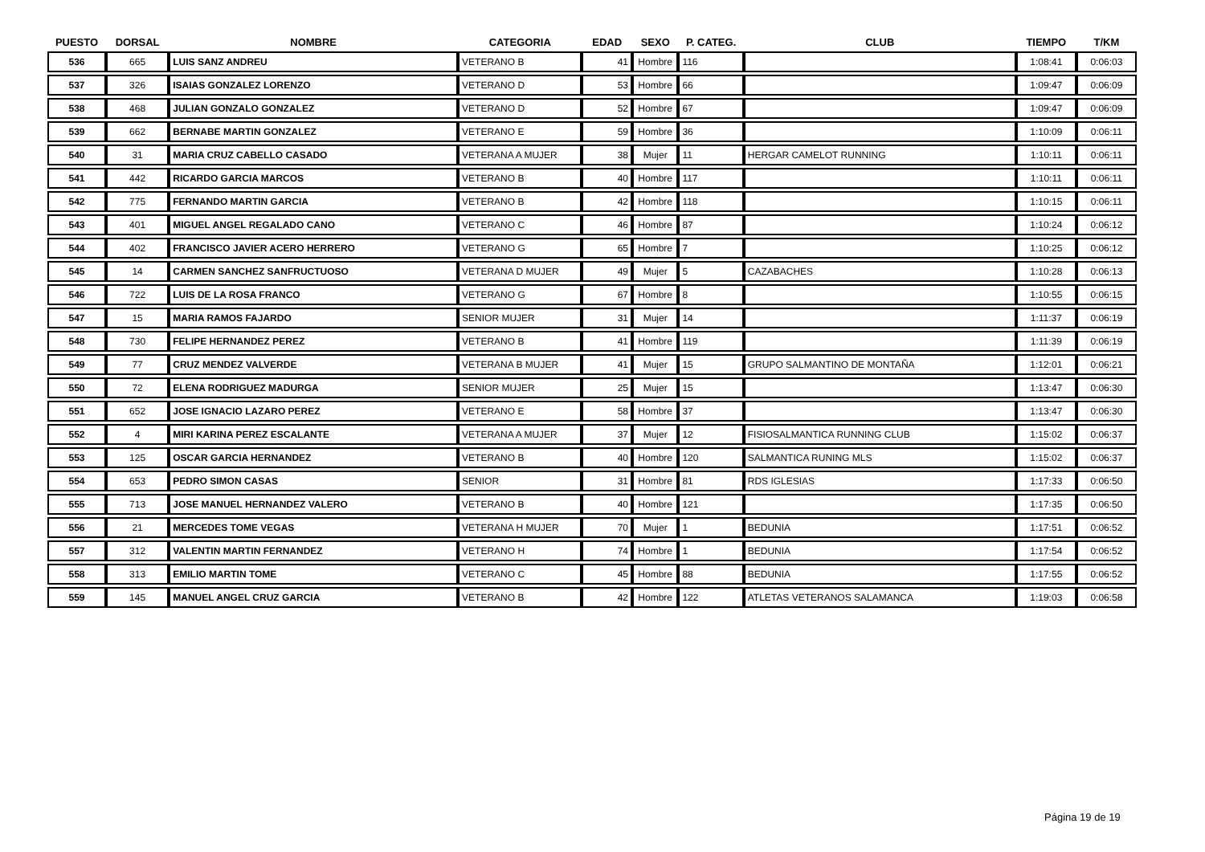| PUESTO | DORSAL | NOMBRE | CATEGORIA | EDAD | SEXO | P. CATEG. | CLUB | TIEMPO | T/KM |
| --- | --- | --- | --- | --- | --- | --- | --- | --- | --- |
| 536 | 665 | LUIS SANZ ANDREU | VETERANO B | 41 | Hombre | 116 | | 1:08:41 | 0:06:03 |
| 537 | 326 | ISAIAS GONZALEZ LORENZO | VETERANO D | 53 | Hombre | 66 | | 1:09:47 | 0:06:09 |
| 538 | 468 | JULIAN GONZALO GONZALEZ | VETERANO D | 52 | Hombre | 67 | | 1:09:47 | 0:06:09 |
| 539 | 662 | BERNABE MARTIN GONZALEZ | VETERANO E | 59 | Hombre | 36 | | 1:10:09 | 0:06:11 |
| 540 | 31 | MARIA CRUZ CABELLO CASADO | VETERANA A MUJER | 38 | Mujer | 11 | HERGAR CAMELOT RUNNING | 1:10:11 | 0:06:11 |
| 541 | 442 | RICARDO GARCIA MARCOS | VETERANO B | 40 | Hombre | 117 | | 1:10:11 | 0:06:11 |
| 542 | 775 | FERNANDO MARTIN GARCIA | VETERANO B | 42 | Hombre | 118 | | 1:10:15 | 0:06:11 |
| 543 | 401 | MIGUEL ANGEL REGALADO CANO | VETERANO C | 46 | Hombre | 87 | | 1:10:24 | 0:06:12 |
| 544 | 402 | FRANCISCO JAVIER ACERO HERRERO | VETERANO G | 65 | Hombre | 7 | | 1:10:25 | 0:06:12 |
| 545 | 14 | CARMEN SANCHEZ SANFRUCTUOSO | VETERANA D MUJER | 49 | Mujer | 5 | CAZABACHES | 1:10:28 | 0:06:13 |
| 546 | 722 | LUIS DE LA ROSA FRANCO | VETERANO G | 67 | Hombre | 8 | | 1:10:55 | 0:06:15 |
| 547 | 15 | MARIA RAMOS FAJARDO | SENIOR MUJER | 31 | Mujer | 14 | | 1:11:37 | 0:06:19 |
| 548 | 730 | FELIPE HERNANDEZ PEREZ | VETERANO B | 41 | Hombre | 119 | | 1:11:39 | 0:06:19 |
| 549 | 77 | CRUZ MENDEZ VALVERDE | VETERANA B MUJER | 41 | Mujer | 15 | GRUPO SALMANTINO DE MONTAÑA | 1:12:01 | 0:06:21 |
| 550 | 72 | ELENA RODRIGUEZ MADURGA | SENIOR MUJER | 25 | Mujer | 15 | | 1:13:47 | 0:06:30 |
| 551 | 652 | JOSE IGNACIO LAZARO PEREZ | VETERANO E | 58 | Hombre | 37 | | 1:13:47 | 0:06:30 |
| 552 | 4 | MIRI KARINA PEREZ ESCALANTE | VETERANA A MUJER | 37 | Mujer | 12 | FISIOSALMANTICA RUNNING CLUB | 1:15:02 | 0:06:37 |
| 553 | 125 | OSCAR GARCIA HERNANDEZ | VETERANO B | 40 | Hombre | 120 | SALMANTICA RUNING MLS | 1:15:02 | 0:06:37 |
| 554 | 653 | PEDRO SIMON CASAS | SENIOR | 31 | Hombre | 81 | RDS IGLESIAS | 1:17:33 | 0:06:50 |
| 555 | 713 | JOSE MANUEL HERNANDEZ VALERO | VETERANO B | 40 | Hombre | 121 | | 1:17:35 | 0:06:50 |
| 556 | 21 | MERCEDES TOME VEGAS | VETERANA H MUJER | 70 | Mujer | 1 | BEDUNIA | 1:17:51 | 0:06:52 |
| 557 | 312 | VALENTIN MARTIN FERNANDEZ | VETERANO H | 74 | Hombre | 1 | BEDUNIA | 1:17:54 | 0:06:52 |
| 558 | 313 | EMILIO MARTIN TOME | VETERANO C | 45 | Hombre | 88 | BEDUNIA | 1:17:55 | 0:06:52 |
| 559 | 145 | MANUEL ANGEL CRUZ GARCIA | VETERANO B | 42 | Hombre | 122 | ATLETAS VETERANOS SALAMANCA | 1:19:03 | 0:06:58 |
Página 19 de 19